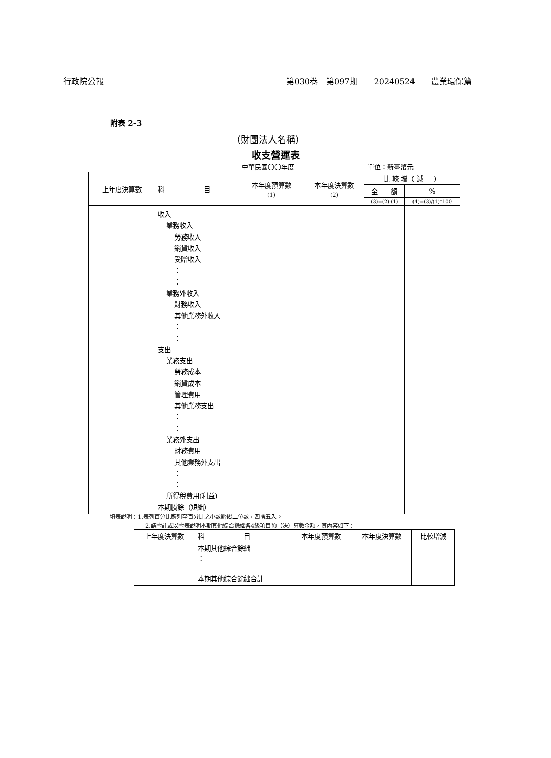行政院公報 第030卷　第097期　　20240524　　農業環保篇
附表 2-3
（財團法人名稱）
收支營運表
中華民國〇〇年度 單位：新臺幣元
| 上年度決算數 | 科 目 | 本年度預算數 (1) | 本年度決算數 (2) | 比 較 增（ 減 － ） | |
| --- | --- | --- | --- | --- | --- |
| | | | | 金 額 | % |
| | | | | (3)=(2)-(1) | (4)=(3)/(1)*100 |
| | 收入 業務收入 勞務收入 銷貨收入 受贈收入 ： ： 業務外收入 財務收入 其他業務外收入 ： ： 支出 業務支出 勞務成本 銷貨成本 管理費用 其他業務支出 ： ： 業務外支出 財務費用 其他業務外支出 ： ： 所得稅費用(利益) 本期賸餘（短絀） | | | | |
填表說明：1.表列百分比應列至百分比之小數點後二位數，四捨五入。
2.請附註或以附表說明本期其他綜合餘絀各4級項目預（決）算數金額，其內容如下：
| 上年度決算數 | 科 目 | 本年度預算數 | 本年度決算數 | 比較增減 |
| --- | --- | --- | --- | --- |
| | 本期其他綜合餘絀 ： 本期其他綜合餘絀合計 | | | |